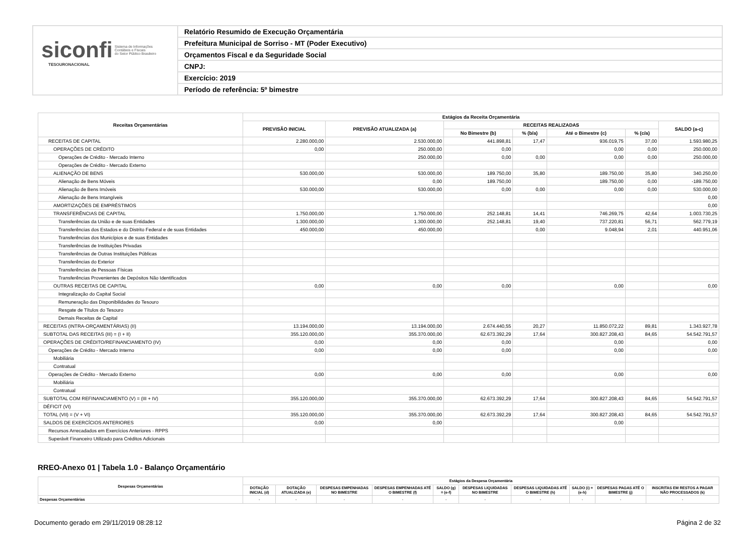siconfi Sistema de Informações
Contábeis e Fiscais
do Setor Público Brasileiro
TESOURONACIONAL
Relatório Resumido de Execução Orçamentária
Prefeitura Municipal de Sorriso - MT (Poder Executivo)
Orçamentos Fiscal e da Seguridade Social
CNPJ:
Exercício: 2019
Período de referência: 5º bimestre
| Receitas Orçamentárias | Estágios da Receita Orçamentária | | | | | | |
| --- | --- | --- | --- | --- | --- | --- | --- |
| | PREVISÃO INICIAL | PREVISÃO ATUALIZADA (a) | RECEITAS REALIZADAS | | | | SALDO (a-c) |
| | | | No Bimestre (b) | % (b/a) | Até o Bimestre (c) | % (c/a) | |
| RECEITAS DE CAPITAL | 2.280.000,00 | 2.530.000,00 | 441.898,81 | 17,47 | 936.019,75 | 37,00 | 1.593.980,25 |
| OPERAÇÕES DE CRÉDITO | 0,00 | 250.000,00 | 0,00 | | 0,00 | 0,00 | 250.000,00 |
| Operações de Crédito - Mercado Interno | | 250.000,00 | 0,00 | 0,00 | 0,00 | 0,00 | 250.000,00 |
| Operações de Crédito - Mercado Externo | | | | | | | |
| ALIENAÇÃO DE BENS | 530.000,00 | 530.000,00 | 189.750,00 | 35,80 | 189.750,00 | 35,80 | 340.250,00 |
| Alienação de Bens Móveis | | 0,00 | 189.750,00 | | 189.750,00 | 0,00 | -189.750,00 |
| Alienação de Bens Imóveis | 530.000,00 | 530.000,00 | 0,00 | 0,00 | 0,00 | 0,00 | 530.000,00 |
| Alienação de Bens Intangíveis | | | | | | | 0,00 |
| AMORTIZAÇÕES DE EMPRÉSTIMOS | | | | | | | 0,00 |
| TRANSFERÊNCIAS DE CAPITAL | 1.750.000,00 | 1.750.000,00 | 252.148,81 | 14,41 | 746.269,75 | 42,64 | 1.003.730,25 |
| Transferências da União e de suas Entidades | 1.300.000,00 | 1.300.000,00 | 252.148,81 | 19,40 | 737.220,81 | 56,71 | 562.779,19 |
| Transferências dos Estados e do Distrito Federal e de suas Entidades | 450.000,00 | 450.000,00 | | 0,00 | 9.048,94 | 2,01 | 440.951,06 |
| Transferências dos Municípios e de suas Entidades | | | | | | | |
| Transferências de Instituições Privadas | | | | | | | |
| Transferências de Outras Instituições Públicas | | | | | | | |
| Transferências do Exterior | | | | | | | |
| Transferências de Pessoas Físicas | | | | | | | |
| Transferências Provenientes de Depósitos Não Identificados | | | | | | | |
| OUTRAS RECEITAS DE CAPITAL | 0,00 | 0,00 | 0,00 | | 0,00 | | 0,00 |
| Integralização do Capital Social | | | | | | | |
| Remuneração das Disponibilidades do Tesouro | | | | | | | |
| Resgate de Títulos do Tesouro | | | | | | | |
| Demais Receitas de Capital | | | | | | | |
| RECEITAS (INTRA-ORÇAMENTÁRIAS) (II) | 13.194.000,00 | 13.194.000,00 | 2.674.440,55 | 20,27 | 11.850.072,22 | 89,81 | 1.343.927,78 |
| SUBTOTAL DAS RECEITAS (III) = (I + II) | 355.120.000,00 | 355.370.000,00 | 62.673.392,29 | 17,64 | 300.827.208,43 | 84,65 | 54.542.791,57 |
| OPERAÇÕES DE CRÉDITO/REFINANCIAMENTO (IV) | 0,00 | 0,00 | 0,00 | | 0,00 | | 0,00 |
| Operações de Crédito - Mercado Interno | 0,00 | 0,00 | 0,00 | | 0,00 | | 0,00 |
| Mobiliária | | | | | | | |
| Contratual | | | | | | | |
| Operações de Crédito - Mercado Externo | 0,00 | 0,00 | 0,00 | | 0,00 | | 0,00 |
| Mobiliária | | | | | | | |
| Contratual | | | | | | | |
| SUBTOTAL COM REFINANCIAMENTO (V) = (III + IV) | 355.120.000,00 | 355.370.000,00 | 62.673.392,29 | 17,64 | 300.827.208,43 | 84,65 | 54.542.791,57 |
| DÉFICIT (VI) | | | | | | | |
| TOTAL (VII) = (V + VI) | 355.120.000,00 | 355.370.000,00 | 62.673.392,29 | 17,64 | 300.827.208,43 | 84,65 | 54.542.791,57 |
| SALDOS DE EXERCÍCIOS ANTERIORES | 0,00 | 0,00 | | | 0,00 | | |
| Recursos Arrecadados em Exercícios Anteriores - RPPS | | | | | | | |
| Superávit Financeiro Utilizado para Créditos Adicionais | | | | | | | |
RREO-Anexo 01 | Tabela 1.0 - Balanço Orçamentário
| Despesas Orçamentárias | Estágios da Despesa Orçamentária | | | | | | | | | |
| --- | --- | --- | --- | --- | --- | --- | --- | --- | --- | --- |
| | DOTAÇÃO INICIAL (d) | DOTAÇÃO ATUALIZADA (e) | DESPESAS EMPENHADAS NO BIMESTRE | DESPESAS EMPENHADAS ATÉ O BIMESTRE (f) | SALDO (g) = (e-f) | DESPESAS LIQUIDADAS NO BIMESTRE | DESPESAS LIQUIDADAS ATÉ O BIMESTRE (h) | SALDO (i) = (e-h) | DESPESAS PAGAS ATÉ O BIMESTRE (j) | INSCRITAS EM RESTOS A PAGAR NÃO PROCESSADOS (k) |
| Despesas Orçamentárias | - | - | - | - | - | - | - | - | - | - |
Documento gerado em 29/11/2019 08:28:12 Página 2 de 32